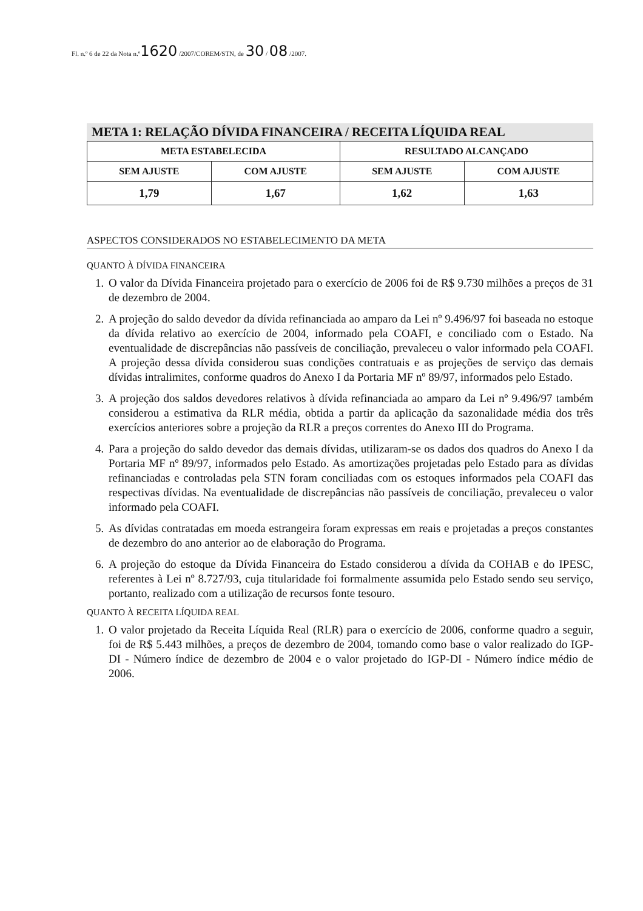Fl. n.º 6 de 22 da Nota n.º1620 /2007/COREM/STN, de 30 / 08 /2007.
META 1: RELAÇÃO DÍVIDA FINANCEIRA / RECEITA LÍQUIDA REAL
| META ESTABELECIDA | | RESULTADO ALCANÇADO | |
| --- | --- | --- | --- |
| SEM AJUSTE | COM AJUSTE | SEM AJUSTE | COM AJUSTE |
| 1,79 | 1,67 | 1,62 | 1,63 |
ASPECTOS CONSIDERADOS NO ESTABELECIMENTO DA META
QUANTO À DÍVIDA FINANCEIRA
1. O valor da Dívida Financeira projetado para o exercício de 2006 foi de R$ 9.730 milhões a preços de 31 de dezembro de 2004.
2. A projeção do saldo devedor da dívida refinanciada ao amparo da Lei nº 9.496/97 foi baseada no estoque da dívida relativo ao exercício de 2004, informado pela COAFI, e conciliado com o Estado. Na eventualidade de discrepâncias não passíveis de conciliação, prevaleceu o valor informado pela COAFI. A projeção dessa dívida considerou suas condições contratuais e as projeções de serviço das demais dívidas intralimites, conforme quadros do Anexo I da Portaria MF nº 89/97, informados pelo Estado.
3. A projeção dos saldos devedores relativos à dívida refinanciada ao amparo da Lei nº 9.496/97 também considerou a estimativa da RLR média, obtida a partir da aplicação da sazonalidade média dos três exercícios anteriores sobre a projeção da RLR a preços correntes do Anexo III do Programa.
4. Para a projeção do saldo devedor das demais dívidas, utilizaram-se os dados dos quadros do Anexo I da Portaria MF nº 89/97, informados pelo Estado. As amortizações projetadas pelo Estado para as dívidas refinanciadas e controladas pela STN foram conciliadas com os estoques informados pela COAFI das respectivas dívidas. Na eventualidade de discrepâncias não passíveis de conciliação, prevaleceu o valor informado pela COAFI.
5. As dívidas contratadas em moeda estrangeira foram expressas em reais e projetadas a preços constantes de dezembro do ano anterior ao de elaboração do Programa.
6. A projeção do estoque da Dívida Financeira do Estado considerou a dívida da COHAB e do IPESC, referentes à Lei nº 8.727/93, cuja titularidade foi formalmente assumida pelo Estado sendo seu serviço, portanto, realizado com a utilização de recursos fonte tesouro.
QUANTO À RECEITA LÍQUIDA REAL
1. O valor projetado da Receita Líquida Real (RLR) para o exercício de 2006, conforme quadro a seguir, foi de R$ 5.443 milhões, a preços de dezembro de 2004, tomando como base o valor realizado do IGP-DI - Número índice de dezembro de 2004 e o valor projetado do IGP-DI - Número índice médio de 2006.